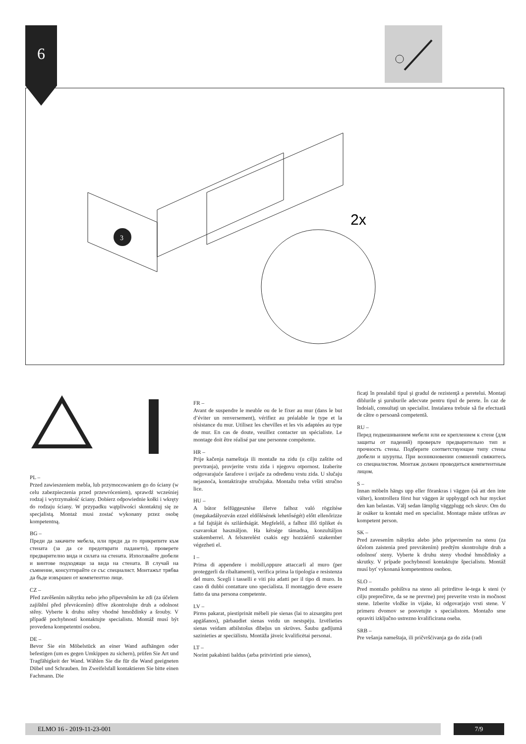6
3
2x
PL –
Przed zawieszeniem mebla, lub przymocowaniem go do ściany (w celu zabezpieczenia przed przewróceniem), sprawdź wcześniej rodzaj i wytrzymałość ściany. Dobierz odpowiednie kołki i wkręty do rodzaju ściany. W przypadku wątpliwości skontaktuj się ze specjalistą. Montaż musi zostać wykonany przez osobę kompetentną.
BG –
Преди да закачите мебела, или преди да го прикрепите към стената (за да се предотврати падането), проверете предварително вида и силата на стената. Използвайте дюбели и винтове подходящи за вида на стената. В случай на съмнение, консултирайте се със специалист. Монтажът трябва да бъде извършен от компетентно лице.
CZ –
Před zavěšením nábytku nebo jeho připevněním ke zdi (za účelem zajištění před převrácením) dříve zkontrolujte druh a odolnost stěny. Vyberte k druhu stěny vhodné hmoždinky a šrouby. V případě pochybností kontaktujte specialistu. Montáž musí být provedena kompetentní osobou.
DE –
Bevor Sie ein Möbelstück an einer Wand aufhängen oder befestigen (um es gegen Umkippen zu sichern), prüfen Sie Art und Tragfähigkeit der Wand. Wählen Sie die für die Wand geeigneten Dübel und Schrauben. Im Zweifelsfall kontaktieren Sie bitte einen Fachmann. Die
FR –
Avant de suspendre le meuble ou de le fixer au mur (dans le but d’éviter un renversement), vérifiez au préalable le type et la résistance du mur. Utilisez les chevilles et les vis adaptées au type de mur. En cas de doute, veuillez contacter un spécialiste. Le montage doit être réalisé par une personne compétente.
HR –
Prije kačenja nameštaja ili montaže na zidu (u cilju zaštite od prevtranja), provjerite vrstu zida i njegovu otpornost. Izaberite odgovarajuće šarafove i uvijače za određenu vrstu zida. U slučaju nejasnoća, kontaktirajte stručnjaka. Montažu treba vršiti stručno lice.
HU –
A bútor felfüggesztése illetve falhoz való rögzítése (megakadályozván ezzel eldőlésének lehetőségét) előtt ellenőrizze a fal fajtáját és szilárdságát. Megfelelő, a falhoz illő tipliket és csavarokat használjon. Ha kétsége támadna, konzultáljon szakemberrel. A felszerelést csakis egy hozzáértő szakember végezheti el.
I –
Prima di appendere i mobili,oppure attaccarli al muro (per proteggerli da ribaltamenti), verifica prima la tipologia e resistenza del muro. Scegli i tasselli e viti piu adatti per il tipo di muro. In caso di dubbi contattare uno specialista. Il montaggio deve essere fatto da una persona competente.
LV –
Pirms pakarat, piestiprināt mēbeli pie sienas (lai to aizsargātu pret apgāšanos), pārbaudiet sienas veidu un nestspēju. Izvēlieties sienas veidam atbilstošus dībeļus un skrūves. Šaubu gadījumā sazinieties ar speciālistu. Montāža jāveic kvalificētai personai.
LT –
Norint pakabinti baldus (arba pritvirtinti prie sienos),
ficaţi în prealabil tipul şi gradul de rezistenţă a peretelui. Montaţi diblurile şi şuruburile adecvate pentru tipul de perete. În caz de îndoiali, consultaţi un specialist. Instalarea trebuie să fie efectuată de către o persoană competentă.
RU –
Перед подвешиванием мебели или ее креплением к стене (для защиты от падений) проверьте предварительно тип и прочность стены. Подберите соответствующие типу стены дюбели и шурупы. При возникновении сомнений свяжитесь со специалистом. Монтаж должен проводиться компетентным лицом.
S –
Innan möbeln hängs upp eller förankras i väggen (så att den inte välter), kontrollera först hur väggen är uppbyggd och hur mycket den kan belastas. Välj sedan lämplig väggplugg och skruv. Om du är osäker ta kontakt med en specialist. Montage måste utföras av kompetent person.
SK –
Pred zavesením nábytku alebo jeho pripevnením na stenu (za účelom zaistenia pred prevrátením) predtým skontrolujte druh a odolnosť steny. Vyberte k druhu steny vhodné hmoždinky a skrutky. V prípade pochybností kontaktujte špecialistu. Montáž musí byť vykonaná kompetentnou osobou.
SLO –
Pred montažo pohištva na steno ali pritrditve le-tega k steni (v cilju preprečitve, da se ne prevrne) prej preverite vrsto in močnost stene. Izberite vložke in vijake, ki odgovarjajo vrsti stene. V primeru dvomov se posvetujte s specialistom. Montažo sme opraviti izključno ustrezno kvalificirana oseba.
SRB –
Pre vešanja nameštaja, ili pričvršćivanja ga do zida (radi
ELMO 16 - 2019-11-23-001 7/9